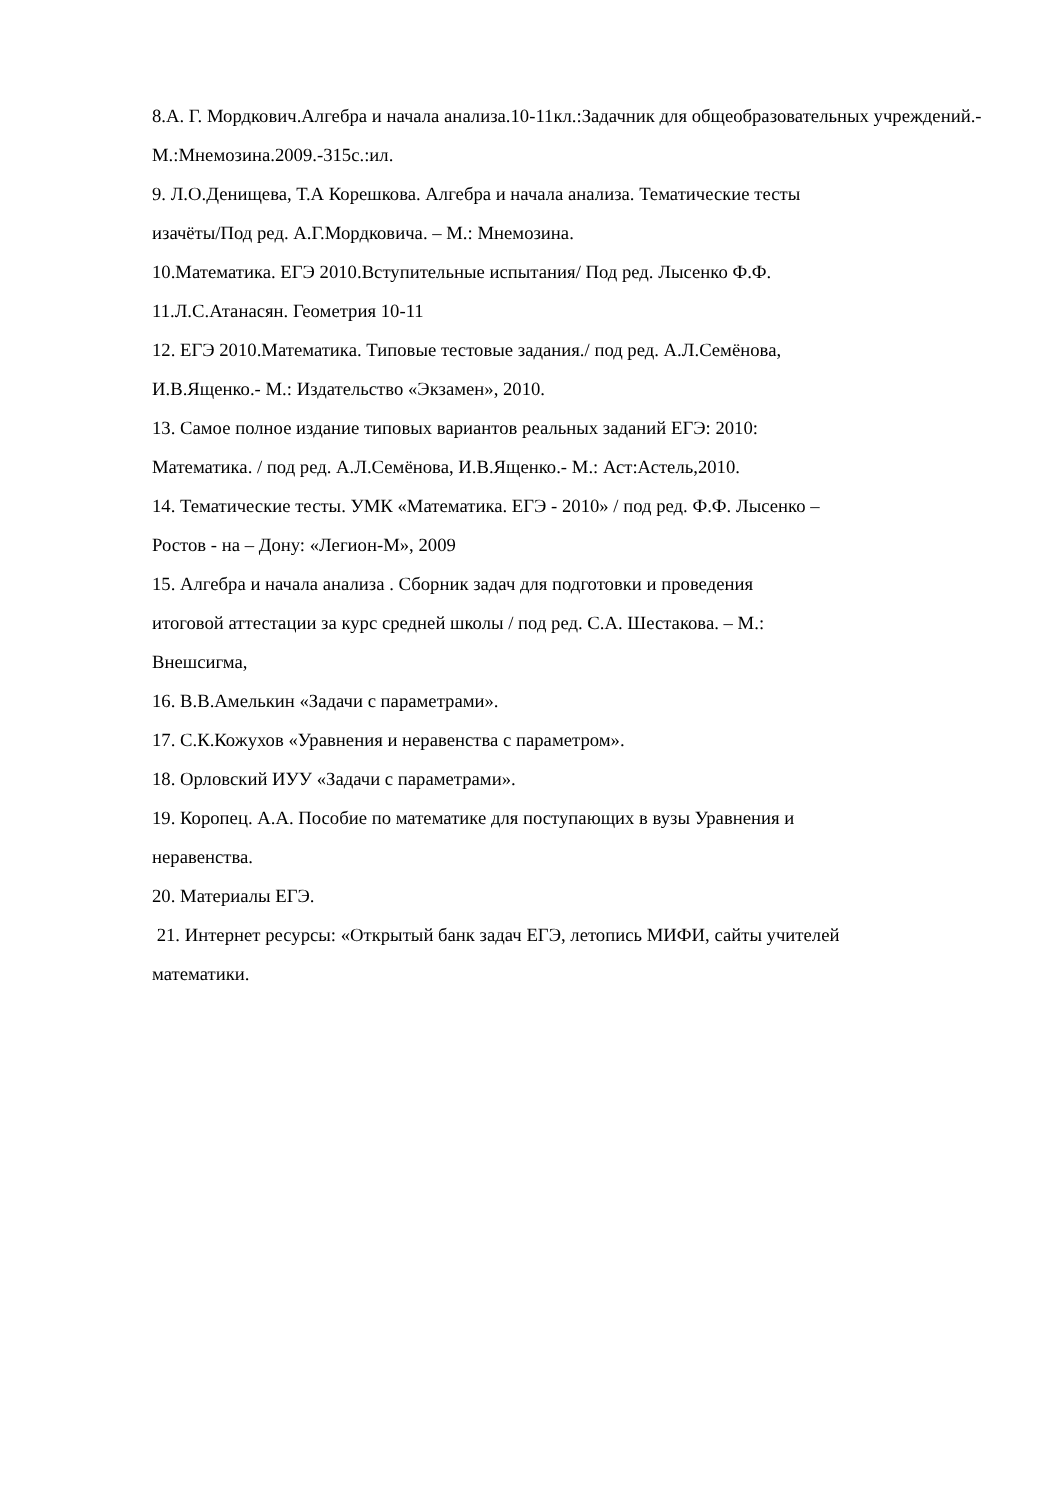8.А. Г. Мордкович.Алгебра и начала анализа.10-11кл.:Задачник для общеобразовательных учреждений.-М.:Мнемозина.2009.-315с.:ил.
9. Л.О.Денищева, Т.А Корешкова. Алгебра и начала анализа. Тематические тесты
изачёты/Под ред. А.Г.Мордковича. – М.: Мнемозина.
10.Математика. ЕГЭ 2010.Вступительные испытания/ Под ред. Лысенко Ф.Ф.
11.Л.С.Атанасян. Геометрия 10-11
12. ЕГЭ 2010.Математика. Типовые тестовые задания./ под ред. А.Л.Семёнова,
И.В.Ященко.- М.: Издательство «Экзамен», 2010.
13. Самое полное издание типовых вариантов реальных заданий ЕГЭ: 2010:
Математика. / под ред. А.Л.Семёнова, И.В.Ященко.- М.: Аст:Астель,2010.
14. Тематические тесты. УМК «Математика. ЕГЭ - 2010» / под ред. Ф.Ф. Лысенко –
Ростов - на – Дону: «Легион-М», 2009
15. Алгебра и начала анализа . Сборник задач для подготовки и проведения
итоговой аттестации за курс средней школы / под ред. С.А. Шестакова. – М.:
Внешсигма,
16. В.В.Амелькин «Задачи с параметрами».
17. С.К.Кожухов «Уравнения и неравенства с параметром».
18. Орловский ИУУ «Задачи с параметрами».
19. Коропец. А.А. Пособие по математике для поступающих в вузы Уравнения и
неравенства.
20. Материалы ЕГЭ.
21. Интернет ресурсы: «Открытый банк задач ЕГЭ, летопись МИФИ, сайты учителей
математики.